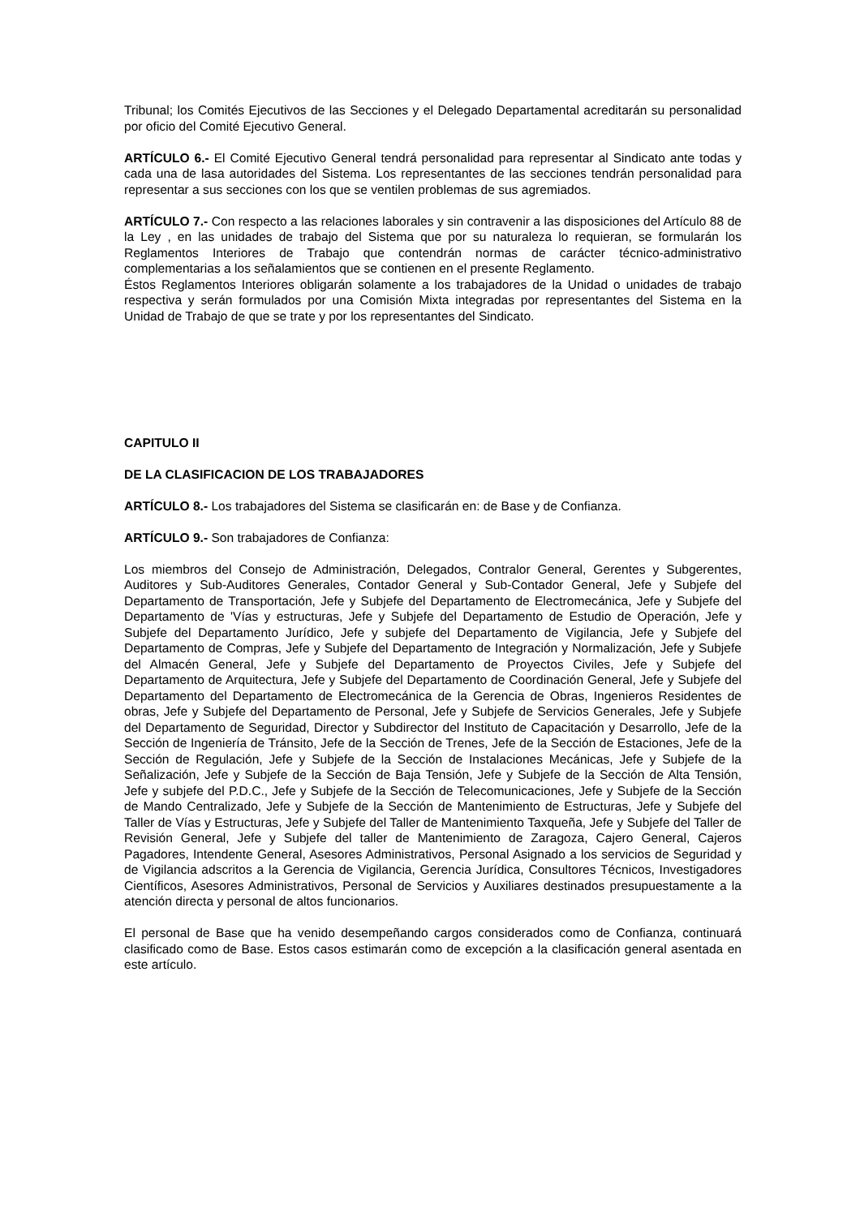Tribunal; los Comités Ejecutivos de las Secciones y el Delegado Departamental acreditarán su personalidad por oficio del Comité Ejecutivo General.
ARTÍCULO 6.- El Comité Ejecutivo General tendrá personalidad para representar al Sindicato ante todas y cada una de lasa autoridades del Sistema. Los representantes de las secciones tendrán personalidad para representar a sus secciones con los que se ventilen problemas de sus agremiados.
ARTÍCULO 7.- Con respecto a las relaciones laborales y sin contravenir a las disposiciones del Artículo 88 de la Ley , en las unidades de trabajo del Sistema que por su naturaleza lo requieran, se formularán los Reglamentos Interiores de Trabajo que contendrán normas de carácter técnico-administrativo complementarias a los señalamientos que se contienen en el presente Reglamento.
Éstos Reglamentos Interiores obligarán solamente a los trabajadores de la Unidad o unidades de trabajo respectiva y serán formulados por una Comisión Mixta integradas por representantes del Sistema en la Unidad de Trabajo de que se trate y por los representantes del Sindicato.
CAPITULO II
DE LA CLASIFICACION DE LOS TRABAJADORES
ARTÍCULO 8.- Los trabajadores del Sistema se clasificarán en: de Base y de Confianza.
ARTÍCULO 9.- Son trabajadores de Confianza:
Los miembros del Consejo de Administración, Delegados, Contralor General, Gerentes y Subgerentes, Auditores y Sub-Auditores Generales, Contador General y Sub-Contador General, Jefe y Subjefe del Departamento de Transportación, Jefe y Subjefe del Departamento de Electromecánica, Jefe y Subjefe del Departamento de 'Vías y estructuras, Jefe y Subjefe del Departamento de Estudio de Operación, Jefe y Subjefe del Departamento Jurídico, Jefe y subjefe del Departamento de Vigilancia, Jefe y Subjefe del Departamento de Compras, Jefe y Subjefe del Departamento de Integración y Normalización, Jefe y Subjefe del Almacén General, Jefe y Subjefe del Departamento de Proyectos Civiles, Jefe y Subjefe del Departamento de Arquitectura, Jefe y Subjefe del Departamento de Coordinación General, Jefe y Subjefe del Departamento del Departamento de Electromecánica de la Gerencia de Obras, Ingenieros Residentes de obras, Jefe y Subjefe del Departamento de Personal, Jefe y Subjefe de Servicios Generales, Jefe y Subjefe del Departamento de Seguridad, Director y Subdirector del Instituto de Capacitación y Desarrollo, Jefe de la Sección de Ingeniería de Tránsito, Jefe de la Sección de Trenes, Jefe de la Sección de Estaciones, Jefe de la Sección de Regulación, Jefe y Subjefe de la Sección de Instalaciones Mecánicas, Jefe y Subjefe de la Señalización, Jefe y Subjefe de la Sección de Baja Tensión, Jefe y Subjefe de la Sección de Alta Tensión, Jefe y subjefe del P.D.C., Jefe y Subjefe de la Sección de Telecomunicaciones, Jefe y Subjefe de la Sección de Mando Centralizado, Jefe y Subjefe de la Sección de Mantenimiento de Estructuras, Jefe y Subjefe del Taller de Vías y Estructuras, Jefe y Subjefe del Taller de Mantenimiento Taxqueña, Jefe y Subjefe del Taller de Revisión General, Jefe y Subjefe del taller de Mantenimiento de Zaragoza, Cajero General, Cajeros Pagadores, Intendente General, Asesores Administrativos, Personal Asignado a los servicios de Seguridad y de Vigilancia adscritos a la Gerencia de Vigilancia, Gerencia Jurídica, Consultores Técnicos, Investigadores Científicos, Asesores Administrativos, Personal de Servicios y Auxiliares destinados presupuestamente a la atención directa y personal de altos funcionarios.
El personal de Base que ha venido desempeñando cargos considerados como de Confianza, continuará clasificado como de Base. Estos casos estimarán como de excepción a la clasificación general asentada en este artículo.